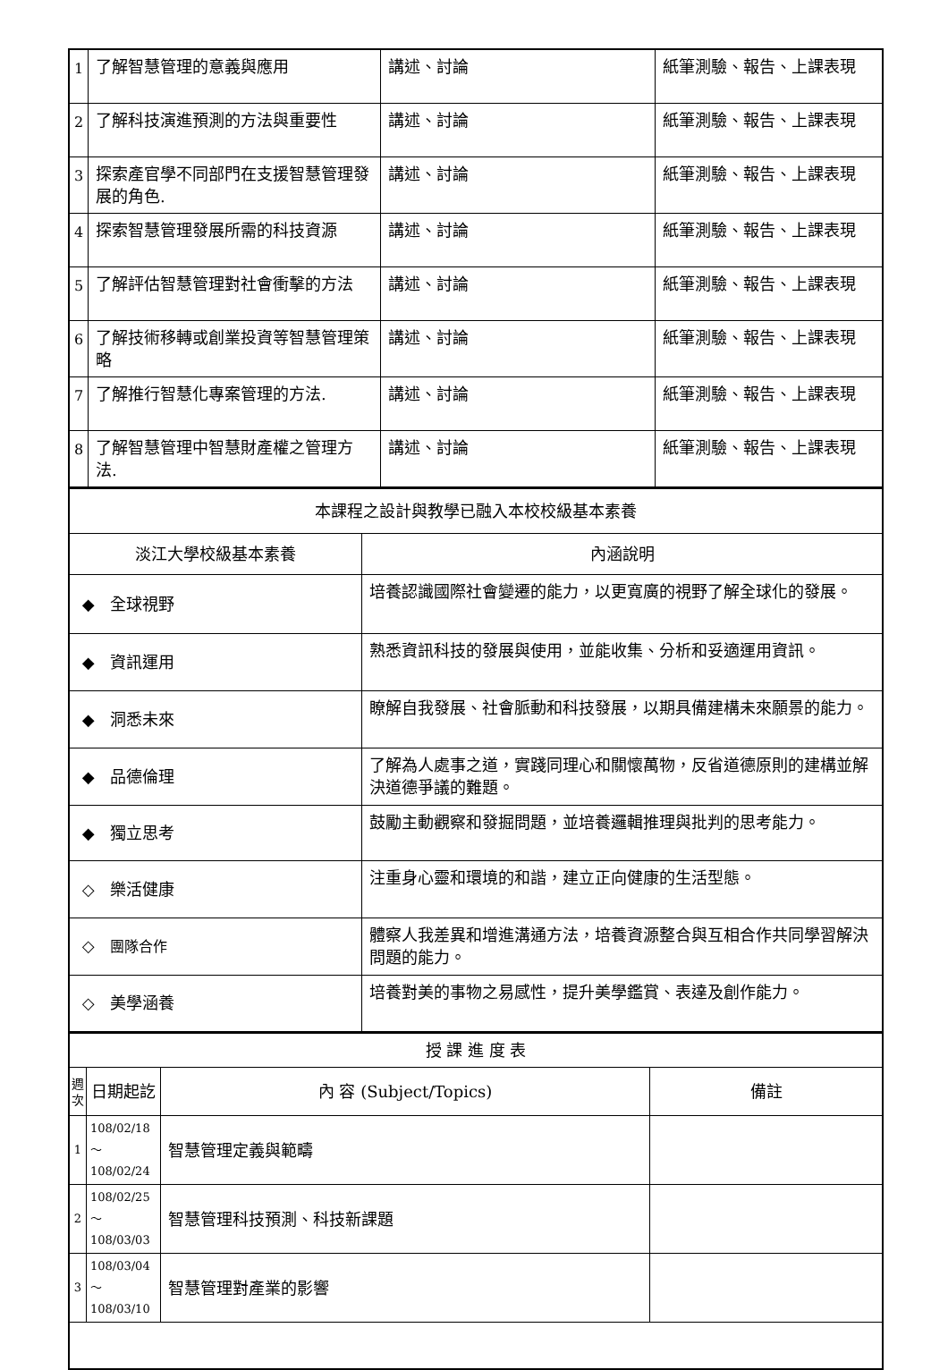| 1 | 了解智慧管理的意義與應用 | 講述、討論 | 紙筆測驗、報告、上課表現 |
| 2 | 了解科技演進預測的方法與重要性 | 講述、討論 | 紙筆測驗、報告、上課表現 |
| 3 | 探索產官學不同部門在支援智慧管理發展的角色. | 講述、討論 | 紙筆測驗、報告、上課表現 |
| 4 | 探索智慧管理發展所需的科技資源 | 講述、討論 | 紙筆測驗、報告、上課表現 |
| 5 | 了解評估智慧管理對社會衝擊的方法 | 講述、討論 | 紙筆測驗、報告、上課表現 |
| 6 | 了解技術移轉或創業投資等智慧管理策略 | 講述、討論 | 紙筆測驗、報告、上課表現 |
| 7 | 了解推行智慧化專案管理的方法. | 講述、討論 | 紙筆測驗、報告、上課表現 |
| 8 | 了解智慧管理中智慧財產權之管理方法. | 講述、討論 | 紙筆測驗、報告、上課表現 |
| 本課程之設計與教學已融入本校校級基本素養 | |
| 淡江大學校級基本素養 | 內涵說明 |
| ◆ 全球視野 | 培養認識國際社會變遷的能力，以更寬廣的視野了解全球化的發展。 |
| ◆ 資訊運用 | 熟悉資訊科技的發展與使用，並能收集、分析和妥適運用資訊。 |
| ◆ 洞悉未來 | 瞭解自我發展、社會脈動和科技發展，以期具備建構未來願景的能力。 |
| ◆ 品德倫理 | 了解為人處事之道，實踐同理心和關懷萬物，反省道德原則的建構並解決道德爭議的難題。 |
| ◆ 獨立思考 | 鼓勵主動觀察和發掘問題，並培養邏輯推理與批判的思考能力。 |
| ◇ 樂活健康 | 注重身心靈和環境的和諧，建立正向健康的生活型態。 |
| ◇ 團隊合作 | 體察人我差異和增進溝通方法，培養資源整合與互相合作共同學習解決問題的能力。 |
| ◇ 美學涵養 | 培養對美的事物之易感性，提升美學鑑賞、表達及創作能力。 |
| 授 課 進 度 表 | | | |
| 週 次 | 日期起訖 | 內 容 (Subject/Topics) | 備註 |
| 1 | 108/02/18～ 108/02/24 | 智慧管理定義與範疇 | |
| 2 | 108/02/25～ 108/03/03 | 智慧管理科技預測、科技新課題 | |
| 3 | 108/03/04～ 108/03/10 | 智慧管理對產業的影響 | |